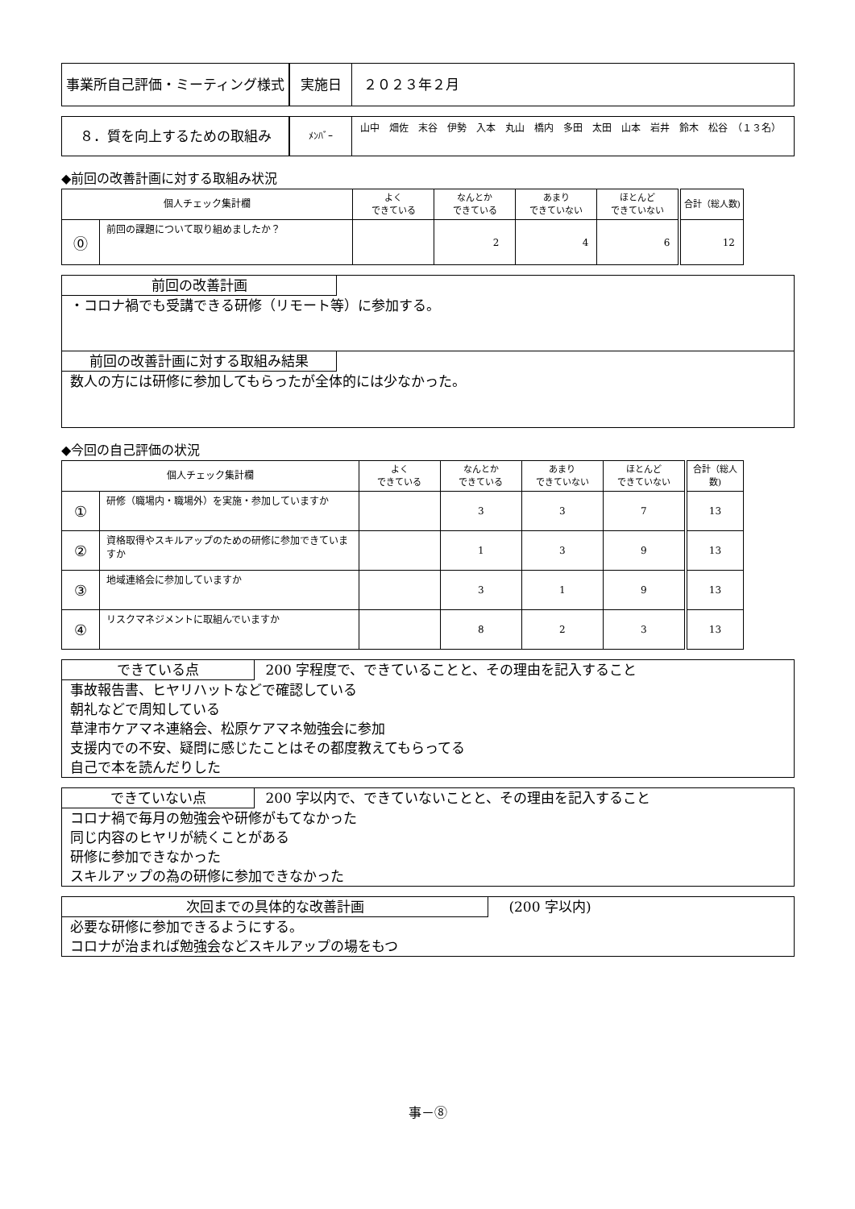事業所自己評価・ミーティング様式 実施日 ２０２３年２月
８．質を向上するための取組み
ﾒﾝﾊﾞｰ
山中　畑佐　末谷　伊勢　入本　丸山　橋内　多田　太田　山本　岩井　鈴木　松谷　（１３名）
◆前回の改善計画に対する取組み状況
| 個人チェック集計欄 | | よく できている | なんとか できている | あまり できていない | ほとんど できていない | 合計（総人数) |
| --- | --- | --- | --- | --- | --- | --- |
| ⓪ | 前回の課題について取り組めましたか？ | | 2 | 4 | 6 | 12 |
前回の改善計画
・コロナ禍でも受講できる研修（リモート等）に参加する。
前回の改善計画に対する取組み結果
数人の方には研修に参加してもらったが全体的には少なかった。
◆今回の自己評価の状況
| 個人チェック集計欄 | | よく できている | なんとか できている | あまり できていない | ほとんど できていない | 合計（総人数) |
| --- | --- | --- | --- | --- | --- | --- |
| ① | 研修（職場内・職場外）を実施・参加していますか | | 3 | 3 | 7 | 13 |
| ② | 資格取得やスキルアップのための研修に参加できていますか | | 1 | 3 | 9 | 13 |
| ③ | 地域連絡会に参加していますか | | 3 | 1 | 9 | 13 |
| ④ | リスクマネジメントに取組んでいますか | | 8 | 2 | 3 | 13 |
できている点 200 字程度で、できていることと、その理由を記入すること
事故報告書、ヒヤリハットなどで確認している
朝礼などで周知している
草津市ケアマネ連絡会、松原ケアマネ勉強会に参加
支援内での不安、疑問に感じたことはその都度教えてもらってる
自己で本を読んだりした
できていない点 200 字以内で、できていないことと、その理由を記入すること
コロナ禍で毎月の勉強会や研修がもてなかった
同じ内容のヒヤリが続くことがある
研修に参加できなかった
スキルアップの為の研修に参加できなかった
次回までの具体的な改善計画 (200 字以内)
必要な研修に参加できるようにする。
コロナが治まれば勉強会などスキルアップの場をもつ
事－⑧